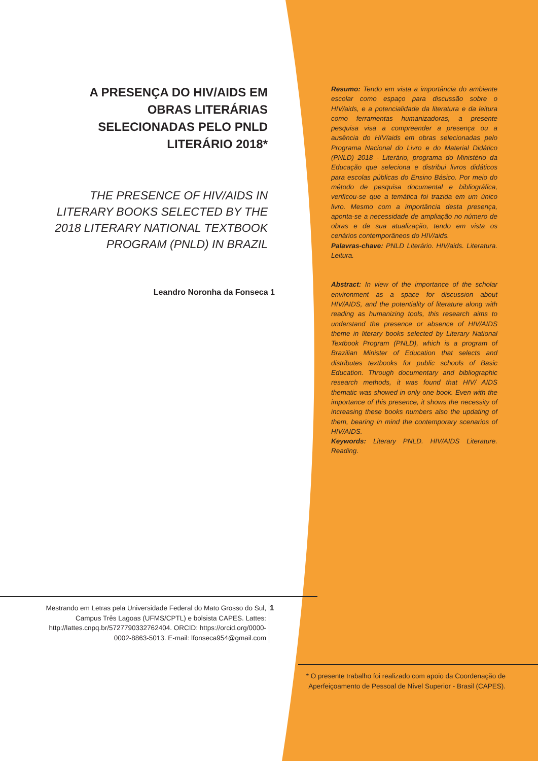A PRESENÇA DO HIV/AIDS EM OBRAS LITERÁRIAS SELECIONADAS PELO PNLD LITERÁRIO 2018*
THE PRESENCE OF HIV/AIDS IN LITERARY BOOKS SELECTED BY THE 2018 LITERARY NATIONAL TEXTBOOK PROGRAM (PNLD) IN BRAZIL
Leandro Noronha da Fonseca 1
Resumo: Tendo em vista a importância do ambiente escolar como espaço para discussão sobre o HIV/aids, e a potencialidade da literatura e da leitura como ferramentas humanizadoras, a presente pesquisa visa a compreender a presença ou a ausência do HIV/aids em obras selecionadas pelo Programa Nacional do Livro e do Material Didático (PNLD) 2018 - Literário, programa do Ministério da Educação que seleciona e distribui livros didáticos para escolas públicas do Ensino Básico. Por meio do método de pesquisa documental e bibliográfica, verificou-se que a temática foi trazida em um único livro. Mesmo com a importância desta presença, aponta-se a necessidade de ampliação no número de obras e de sua atualização, tendo em vista os cenários contemporâneos do HIV/aids.
Palavras-chave: PNLD Literário. HIV/aids. Literatura. Leitura.
Abstract: In view of the importance of the scholar environment as a space for discussion about HIV/AIDS, and the potentiality of literature along with reading as humanizing tools, this research aims to understand the presence or absence of HIV/AIDS theme in literary books selected by Literary National Textbook Program (PNLD), which is a program of Brazilian Minister of Education that selects and distributes textbooks for public schools of Basic Education. Through documentary and bibliographic research methods, it was found that HIV/ AIDS thematic was showed in only one book. Even with the importance of this presence, it shows the necessity of increasing these books numbers also the updating of them, bearing in mind the contemporary scenarios of HIV/AIDS.
Keywords: Literary PNLD. HIV/AIDS Literature. Reading.
Mestrando em Letras pela Universidade Federal do Mato Grosso do Sul, Campus Três Lagoas (UFMS/CPTL) e bolsista CAPES. Lattes: http://lattes.cnpq.br/5727790332762404. ORCID: https://orcid.org/0000-0002-8863-5013. E-mail: lfonseca954@gmail.com
1
* O presente trabalho foi realizado com apoio da Coordenação de Aperfeiçoamento de Pessoal de Nível Superior - Brasil (CAPES).